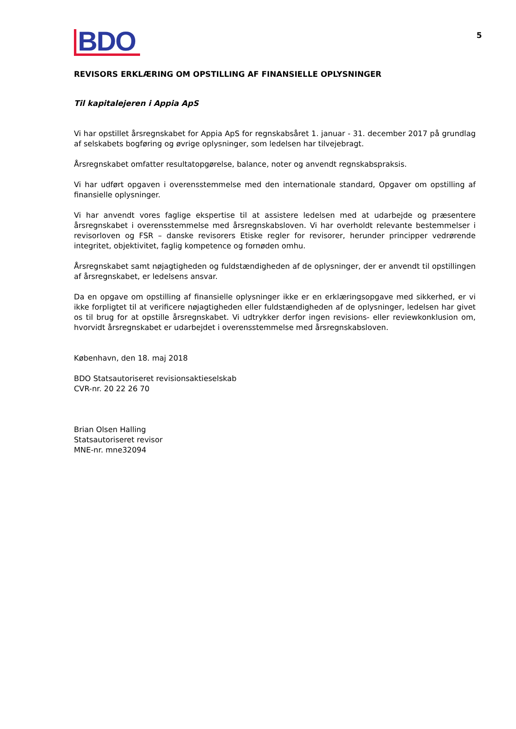BDO
5
REVISORS ERKLÆRING OM OPSTILLING AF FINANSIELLE OPLYSNINGER
Til kapitalejeren i Appia ApS
Vi har opstillet årsregnskabet for Appia ApS for regnskabsåret 1. januar - 31. december 2017 på grundlag af selskabets bogføring og øvrige oplysninger, som ledelsen har tilvejebragt.
Årsregnskabet omfatter resultatopgørelse, balance, noter og anvendt regnskabspraksis.
Vi har udført opgaven i overensstemmelse med den internationale standard, Opgaver om opstilling af finansielle oplysninger.
Vi har anvendt vores faglige ekspertise til at assistere ledelsen med at udarbejde og præsentere årsregnskabet i overensstemmelse med årsregnskabsloven. Vi har overholdt relevante bestemmelser i revisorloven og FSR – danske revisorers Etiske regler for revisorer, herunder principper vedrørende integritet, objektivitet, faglig kompetence og fornøden omhu.
Årsregnskabet samt nøjagtigheden og fuldstændigheden af de oplysninger, der er anvendt til opstillingen af årsregnskabet, er ledelsens ansvar.
Da en opgave om opstilling af finansielle oplysninger ikke er en erklæringsopgave med sikkerhed, er vi ikke forpligtet til at verificere nøjagtigheden eller fuldstændigheden af de oplysninger, ledelsen har givet os til brug for at opstille årsregnskabet. Vi udtrykker derfor ingen revisions- eller reviewkonklusion om, hvorvidt årsregnskabet er udarbejdet i overensstemmelse med årsregnskabsloven.
København, den 18. maj 2018
BDO Statsautoriseret revisionsaktieselskab
CVR-nr. 20 22 26 70
Brian Olsen Halling
Statsautoriseret revisor
MNE-nr. mne32094